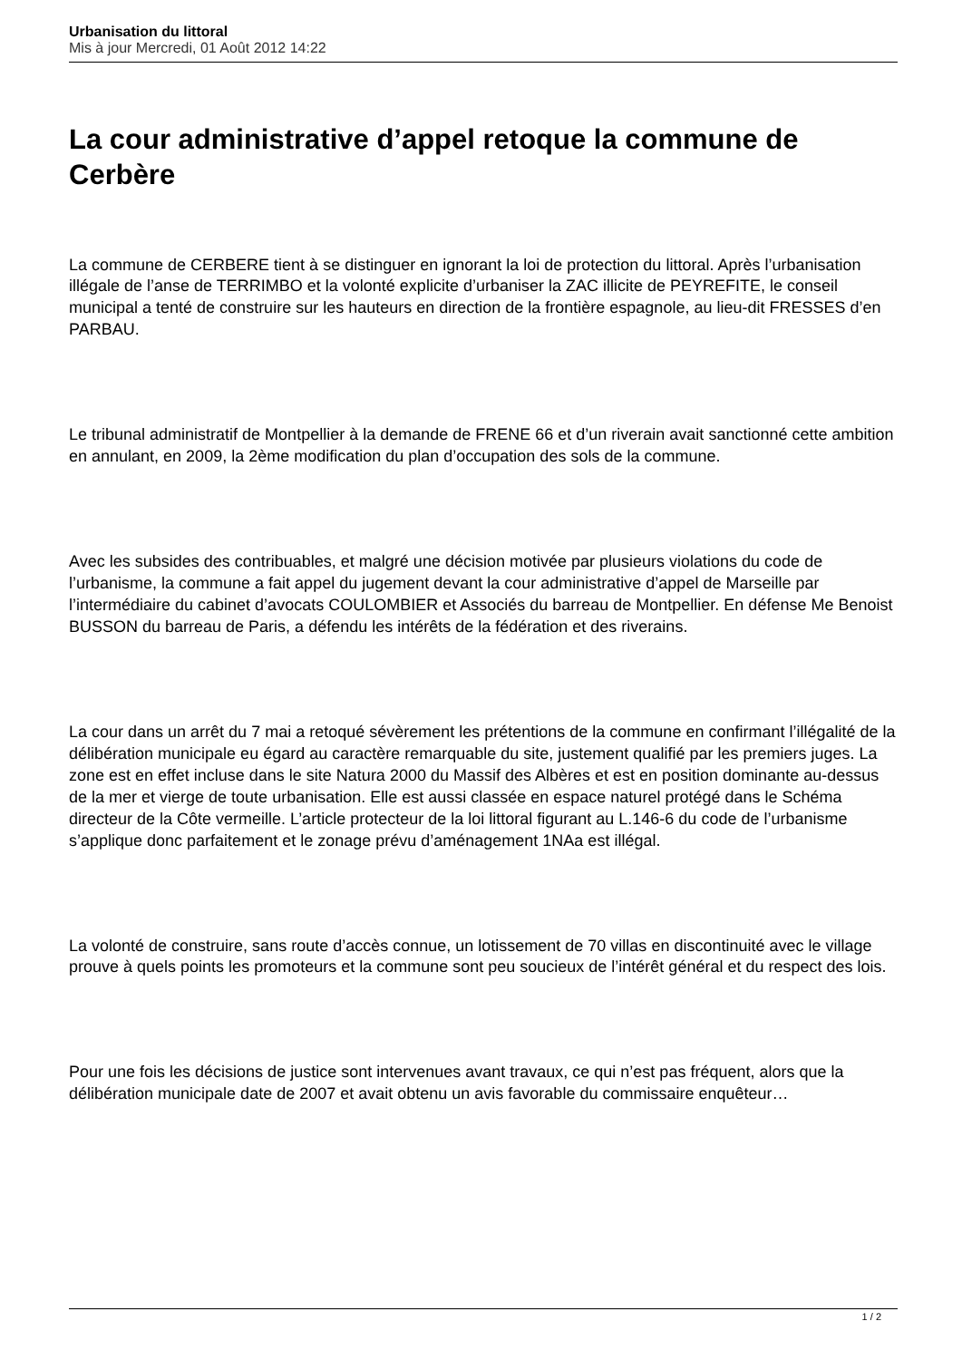Urbanisation du littoral
Mis à jour Mercredi, 01 Août 2012 14:22
La cour administrative d’appel retoque la commune de Cerbère
La commune de CERBERE tient à se distinguer en ignorant la loi de protection du littoral. Après l’urbanisation illégale de l’anse de TERRIMBO et la volonté explicite d’urbaniser la ZAC illicite de PEYREFITE, le conseil municipal a tenté de construire sur les hauteurs en direction de la frontière espagnole, au lieu-dit FRESSES d’en PARBAU.
Le tribunal administratif de Montpellier à la demande de FRENE 66 et d’un riverain avait sanctionné cette ambition en annulant, en 2009, la 2ème modification du plan d’occupation des sols de la commune.
Avec les subsides des contribuables, et malgré une décision motivée par plusieurs violations du code de l’urbanisme, la commune a fait appel du jugement devant la cour administrative d’appel de Marseille par l’intermédiaire du cabinet d’avocats COULOMBIER et Associés du barreau de Montpellier. En défense Me Benoist BUSSON du barreau de Paris, a défendu les intérêts de la fédération et des riverains.
La cour dans un arrêt du 7 mai a retoqué sévèrement les prétentions de la commune en confirmant l’illégalité de la délibération municipale eu égard au caractère remarquable du site, justement qualifié par les premiers juges. La zone est en effet incluse dans le site Natura 2000 du Massif des Albères et est en position dominante au-dessus de la mer et vierge de toute urbanisation. Elle est aussi classée en espace naturel protégé dans le Schéma directeur de la Côte vermeille. L’article protecteur de la loi littoral figurant au L.146-6 du code de l’urbanisme s’applique donc parfaitement et le zonage prévu d’aménagement 1NAa est illégal.
La volonté de construire, sans route d’accès connue, un lotissement de 70 villas en discontinuité avec le village prouve à quels points les promoteurs et la commune sont peu soucieux de l’intérêt général et du respect des lois.
Pour une fois les décisions de justice sont intervenues avant travaux, ce qui n’est pas fréquent, alors que la délibération municipale date de 2007 et avait obtenu un avis favorable du commissaire enquêteur…
1 / 2